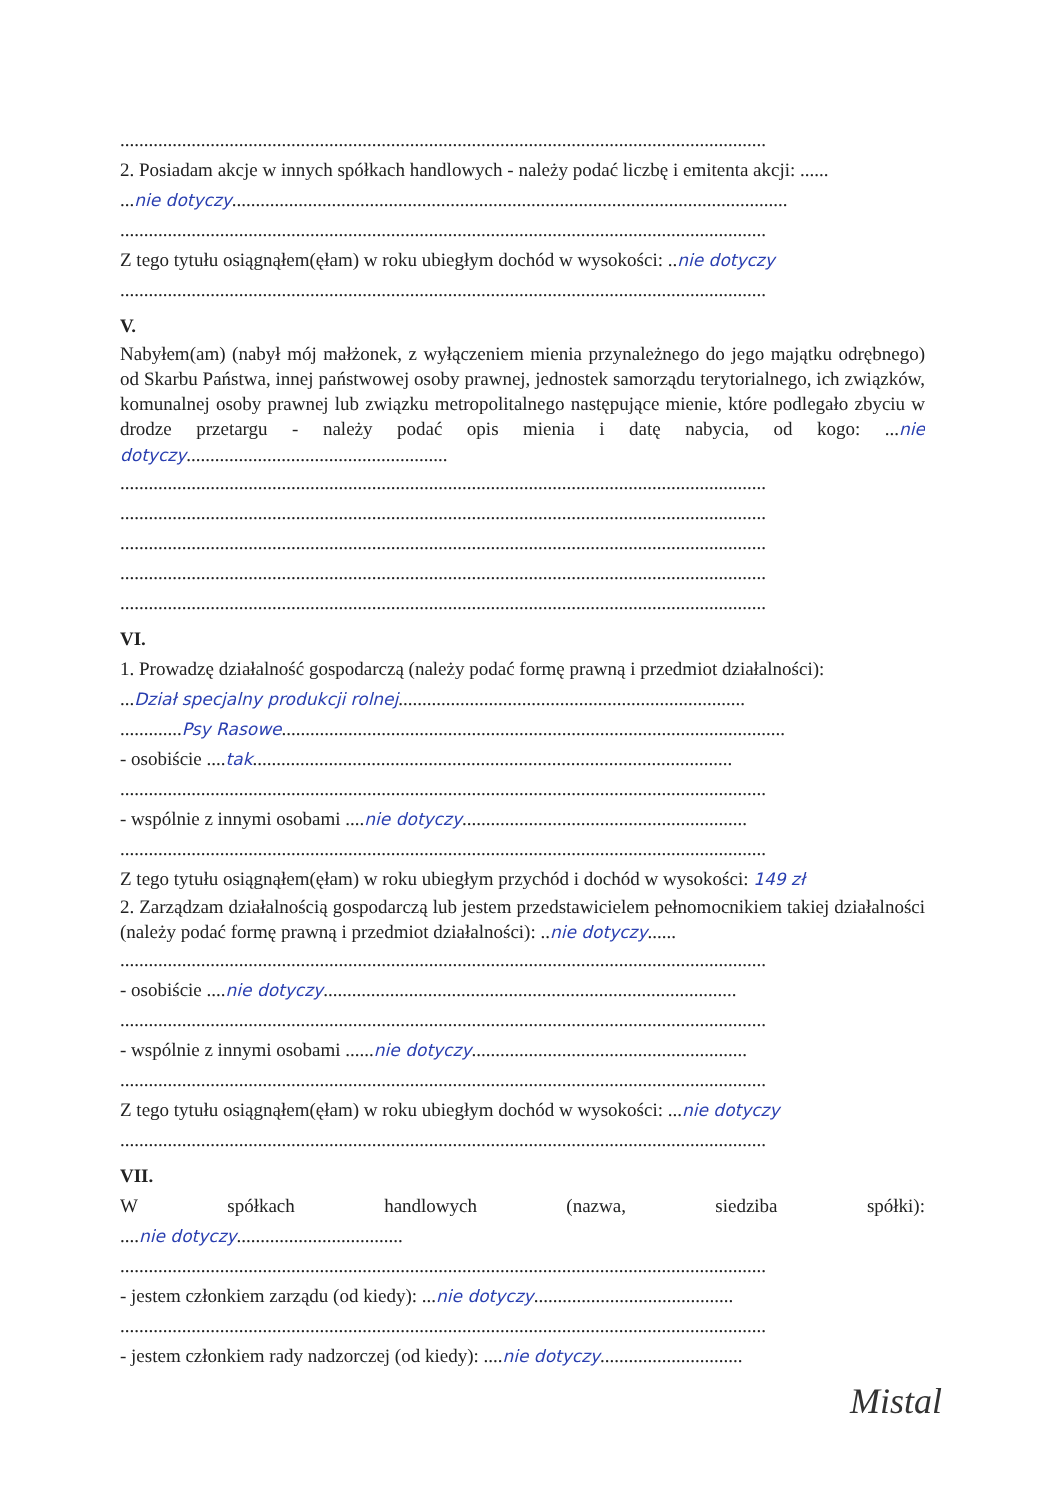........................................................................................................................................
2. Posiadam akcje w innych spółkach handlowych - należy podać liczbę i emitenta akcji: ......
...nie dotyczy.....................................................................................................................
........................................................................................................................................
Z tego tytułu osiągnąłem(ęłam) w roku ubiegłym dochód w wysokości: ..nie dotyczy
........................................................................................................................................
V.
Nabyłem(am) (nabył mój małżonek, z wyłączeniem mienia przynależnego do jego majątku odrębnego) od Skarbu Państwa, innej państwowej osoby prawnej, jednostek samorządu terytorialnego, ich związków, komunalnej osoby prawnej lub związku metropolitalnego następujące mienie, które podlegało zbyciu w drodze przetargu - należy podać opis mienia i datę nabycia, od kogo: ...nie dotyczy.......................................................
........................................................................................................................................
........................................................................................................................................
........................................................................................................................................
........................................................................................................................................
........................................................................................................................................
VI.
1. Prowadzę działalność gospodarczą (należy podać formę prawną i przedmiot działalności):
...Dział specjalny produkcji rolnej.........................................................................
.............Psy Rasowe..........................................................................................................
- osobiście ....tak.....................................................................................................
........................................................................................................................................
- wspólnie z innymi osobami ....nie dotyczy............................................................
........................................................................................................................................
Z tego tytułu osiągnąłem(ęłam) w roku ubiegłym przychód i dochód w wysokości: 149 zł
2. Zarządzam działalnością gospodarczą lub jestem przedstawicielem pełnomocnikiem takiej działalności (należy podać formę prawną i przedmiot działalności): ..nie dotyczy......
........................................................................................................................................
- osobiście ....nie dotyczy.......................................................................................
........................................................................................................................................
- wspólnie z innymi osobami ......nie dotyczy..........................................................
........................................................................................................................................
Z tego tytułu osiągnąłem(ęłam) w roku ubiegłym dochód w wysokości: ...nie dotyczy
........................................................................................................................................
VII.
W spółkach handlowych (nazwa, siedziba spółki):
....nie dotyczy...................................
........................................................................................................................................
- jestem członkiem zarządu (od kiedy): ...nie dotyczy..........................................
........................................................................................................................................
- jestem członkiem rady nadzorczej (od kiedy): ....nie dotyczy..............................
Mistal